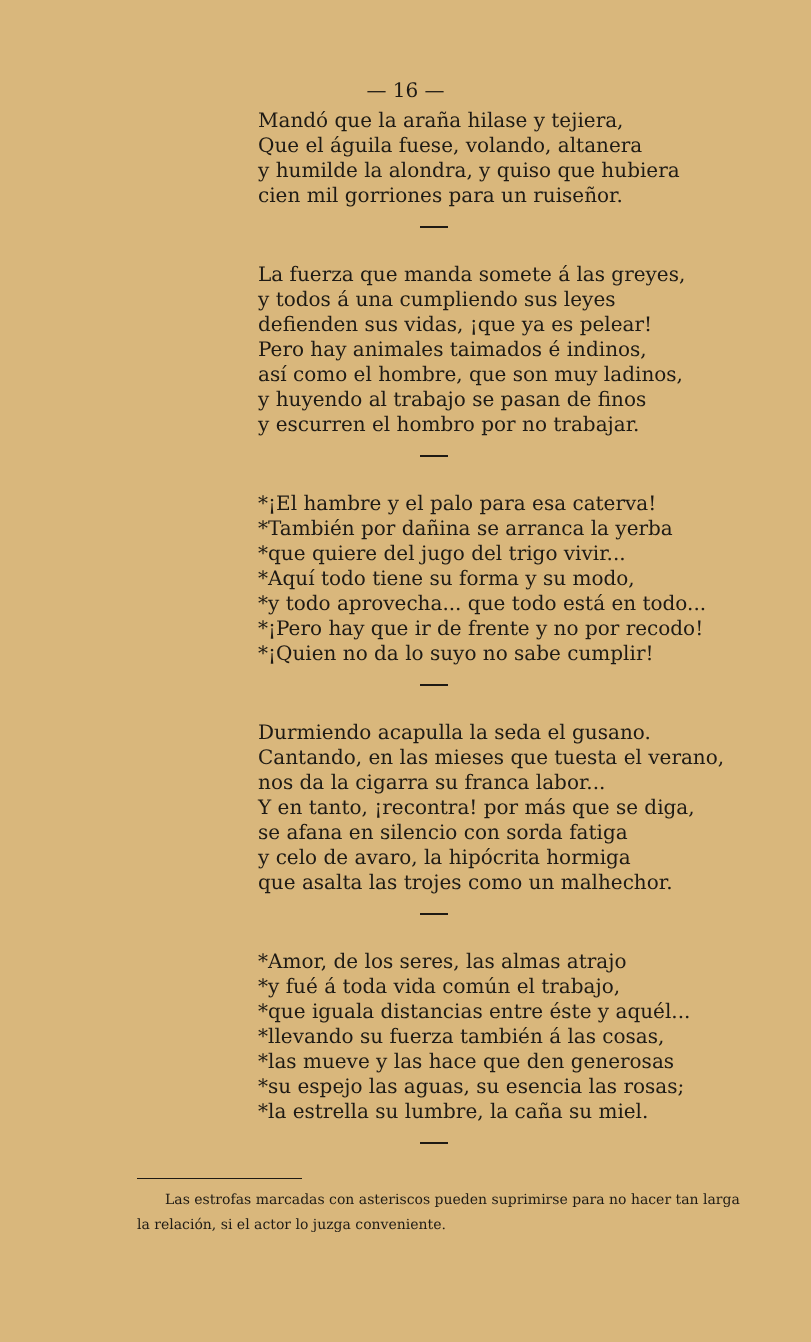— 16 —
Mandó que la araña hilase y tejiera,
Que el águila fuese, volando, altanera
y humilde la alondra, y quiso que hubiera
cien mil gorriones para un ruiseñor.
La fuerza que manda somete á las greyes,
y todos á una cumpliendo sus leyes
defienden sus vidas, ¡que ya es pelear!
Pero hay animales taimados é indinos,
así como el hombre, que son muy ladinos,
y huyendo al trabajo se pasan de finos
y escurren el hombro por no trabajar.
*¡El hambre y el palo para esa caterva!
*También por dañina se arranca la yerba
*que quiere del jugo del trigo vivir...
*Aquí todo tiene su forma y su modo,
*y todo aprovecha... que todo está en todo...
*¡Pero hay que ir de frente y no por recodo!
*¡Quien no da lo suyo no sabe cumplir!
Durmiendo acapulla la seda el gusano.
Cantando, en las mieses que tuesta el verano,
nos da la cigarra su franca labor...
Y en tanto, ¡recontra! por más que se diga,
se afana en silencio con sorda fatiga
y celo de avaro, la hipócrita hormiga
que asalta las trojes como un malhechor.
*Amor, de los seres, las almas atrajo
*y fué á toda vida común el trabajo,
*que iguala distancias entre éste y aquél...
*llevando su fuerza también á las cosas,
*las mueve y las hace que den generosas
*su espejo las aguas, su esencia las rosas;
*la estrella su lumbre, la caña su miel.
Las estrofas marcadas con asteriscos pueden suprimirse para no hacer tan larga la relación, si el actor lo juzga conveniente.